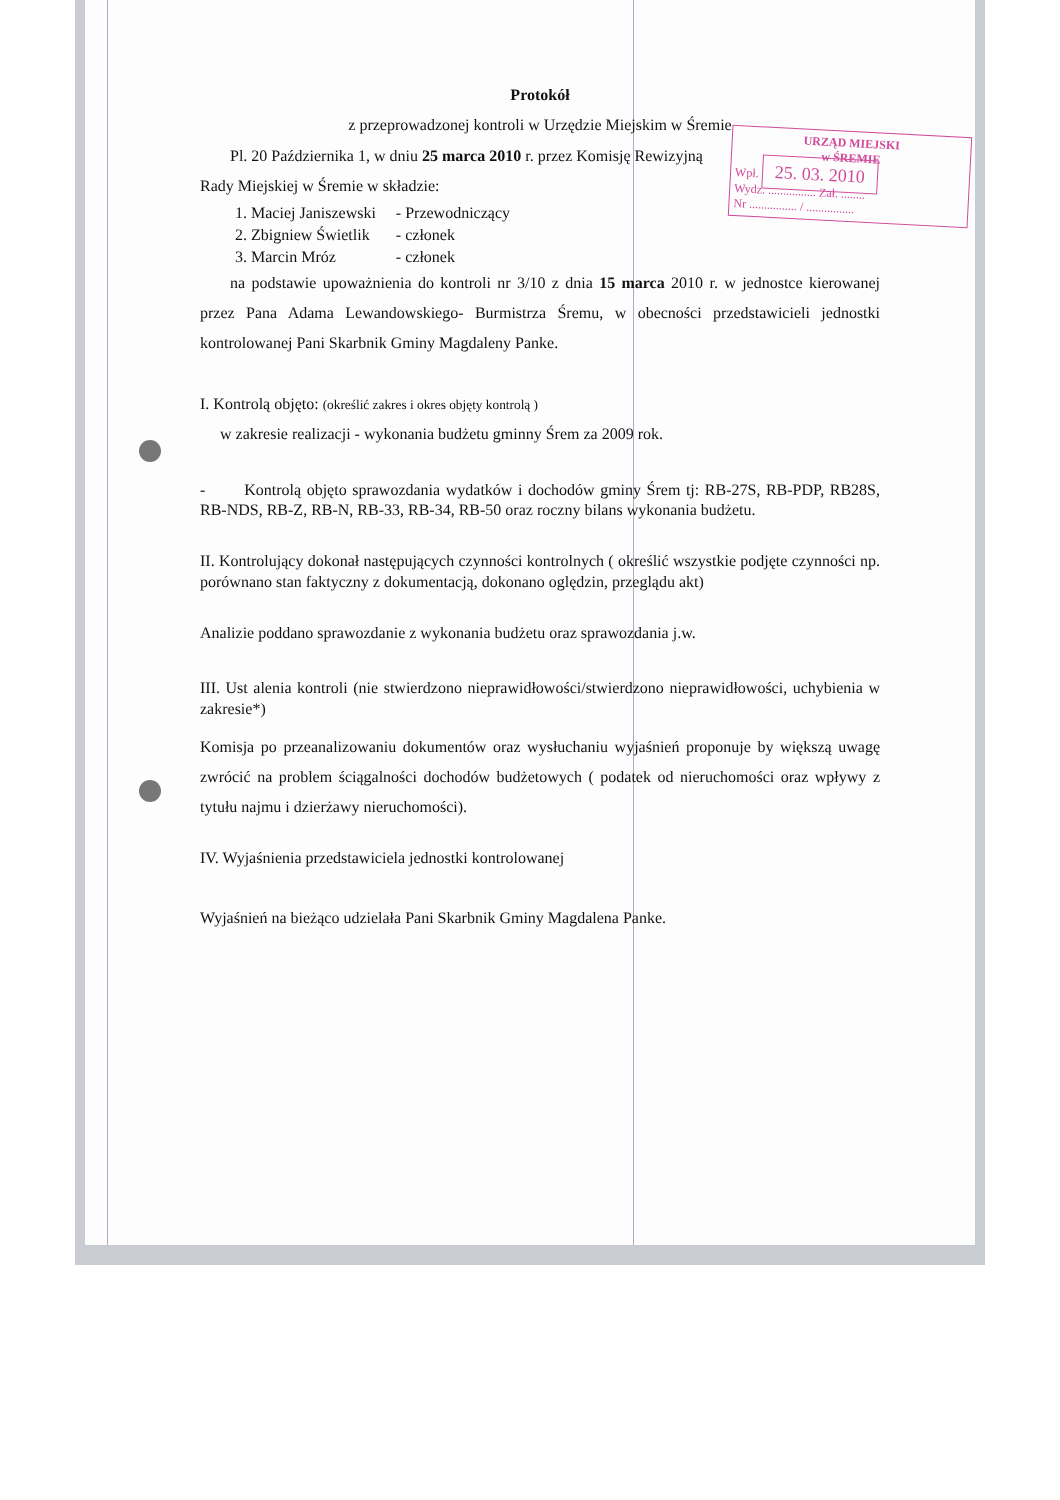Protokół
z przeprowadzonej kontroli w Urzędzie Miejskim w Śremie
URZĄD MIEJSKI
w ŚREMIE
Wpł. 25. 03. 2010
Wydz. ................ Zał. ........
Nr ................ / ................
Pl. 20 Października 1, w dniu 25 marca 2010 r. przez Komisję Rewizyjną Rady Miejskiej w Śremie w składzie:
| 1. Maciej Janiszewski | - Przewodniczący |
| 2. Zbigniew Świetlik | - członek |
| 3. Marcin Mróz | - członek |
na podstawie upoważnienia do kontroli nr 3/10 z dnia 15 marca 2010 r. w jednostce kierowanej przez Pana Adama Lewandowskiego- Burmistrza Śremu, w obecności przedstawicieli jednostki kontrolowanej Pani Skarbnik Gminy Magdaleny Panke.
I. Kontrolą objęto: (określić zakres i okres objęty kontrolą )
w zakresie realizacji - wykonania budżetu gminny Śrem za 2009 rok.
- Kontrolą objęto sprawozdania wydatków i dochodów gminy Śrem tj: RB-27S, RB-PDP, RB28S, RB-NDS, RB-Z, RB-N, RB-33, RB-34, RB-50 oraz roczny bilans wykonania budżetu.
II. Kontrolujący dokonał następujących czynności kontrolnych ( określić wszystkie podjęte czynności np. porównano stan faktyczny z dokumentacją, dokonano oględzin, przeglądu akt)
Analizie poddano sprawozdanie z wykonania budżetu oraz sprawozdania j.w.
III. Ust alenia kontroli (nie stwierdzono nieprawidłowości/stwierdzono nieprawidłowości, uchybienia w zakresie*)
Komisja po przeanalizowaniu dokumentów oraz wysłuchaniu wyjaśnień proponuje by większą uwagę zwrócić na problem ściągalności dochodów budżetowych ( podatek od nieruchomości oraz wpływy z tytułu najmu i dzierżawy nieruchomości).
IV. Wyjaśnienia przedstawiciela jednostki kontrolowanej
Wyjaśnień na bieżąco udzielała Pani Skarbnik Gminy Magdalena Panke.